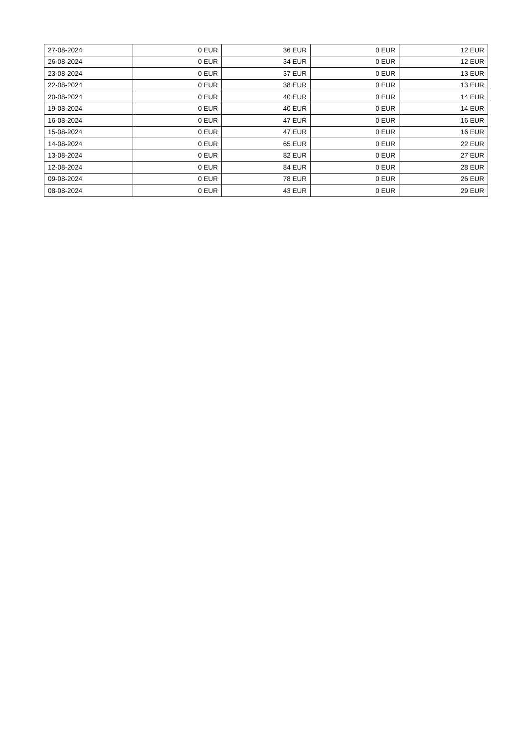| 27-08-2024 | 0 EUR | 36 EUR | 0 EUR | 12 EUR |
| 26-08-2024 | 0 EUR | 34 EUR | 0 EUR | 12 EUR |
| 23-08-2024 | 0 EUR | 37 EUR | 0 EUR | 13 EUR |
| 22-08-2024 | 0 EUR | 38 EUR | 0 EUR | 13 EUR |
| 20-08-2024 | 0 EUR | 40 EUR | 0 EUR | 14 EUR |
| 19-08-2024 | 0 EUR | 40 EUR | 0 EUR | 14 EUR |
| 16-08-2024 | 0 EUR | 47 EUR | 0 EUR | 16 EUR |
| 15-08-2024 | 0 EUR | 47 EUR | 0 EUR | 16 EUR |
| 14-08-2024 | 0 EUR | 65 EUR | 0 EUR | 22 EUR |
| 13-08-2024 | 0 EUR | 82 EUR | 0 EUR | 27 EUR |
| 12-08-2024 | 0 EUR | 84 EUR | 0 EUR | 28 EUR |
| 09-08-2024 | 0 EUR | 78 EUR | 0 EUR | 26 EUR |
| 08-08-2024 | 0 EUR | 43 EUR | 0 EUR | 29 EUR |